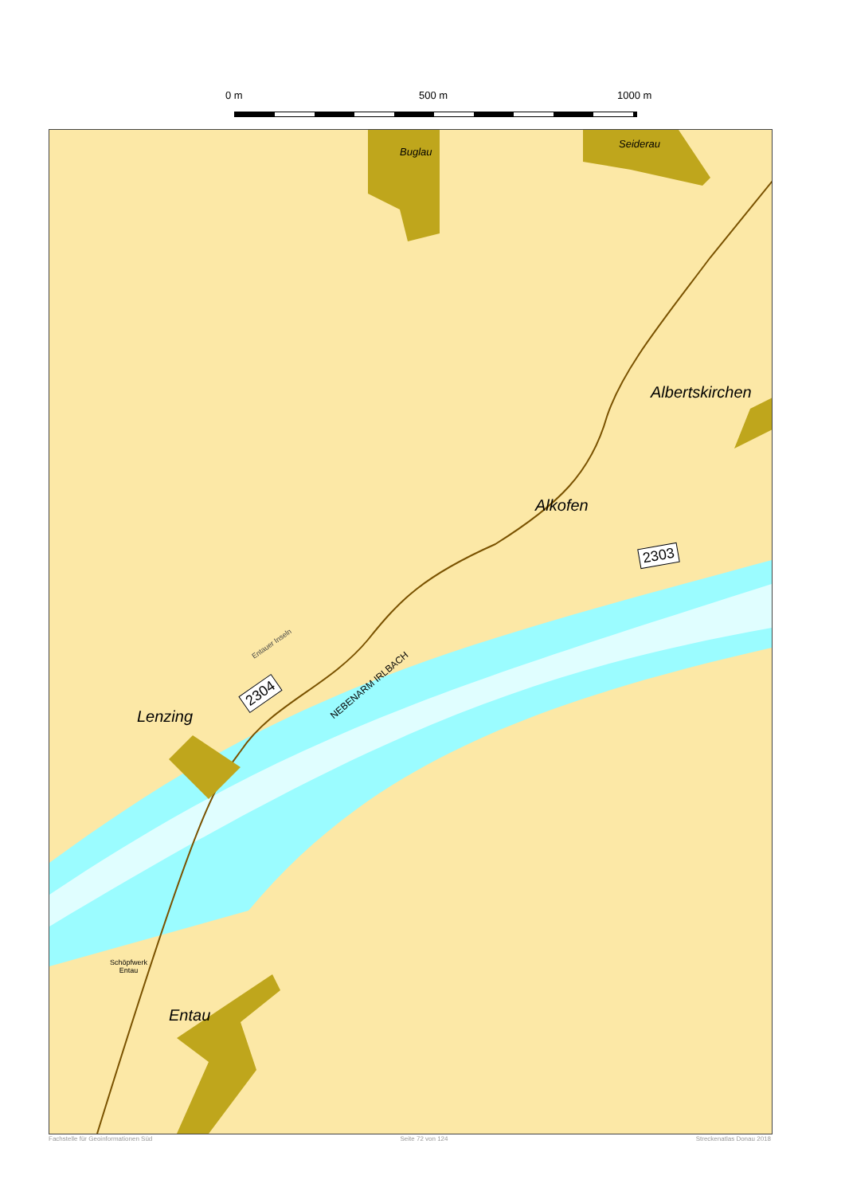0 m 500 m 1000 m
Buglau
Seiderau
Albertskirchen
Alkofen
Lenzing
Entau
Entauer Inseln
NEBENARM IRLBACH
2304
2303
Schöpfwerk
Entau
Fachstelle für Geoinformationen Süd Seite 72 von 124 Streckenatlas Donau 2018